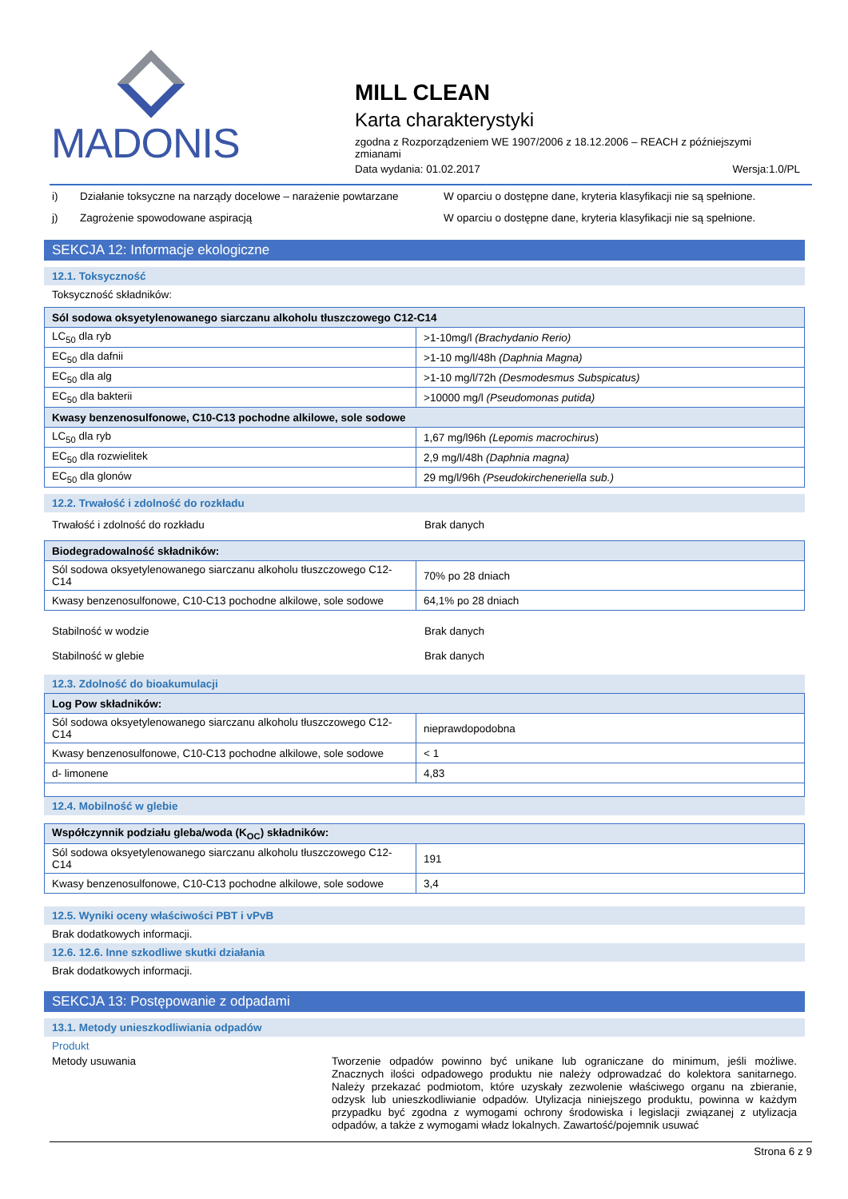MADONIS
MILL CLEAN
Karta charakterystyki
zgodna z Rozporządzeniem WE 1907/2006 z 18.12.2006 – REACH z późniejszymi zmianami
Data wydania: 01.02.2017 Wersja:1.0/PL
i) Działanie toksyczne na narządy docelowe – narażenie powtarzane W oparciu o dostępne dane, kryteria klasyfikacji nie są spełnione.
j) Zagrożenie spowodowane aspiracją W oparciu o dostępne dane, kryteria klasyfikacji nie są spełnione.
SEKCJA 12: Informacje ekologiczne
12.1. Toksyczność
Toksyczność składników:
| Sól sodowa oksyetylenowanego siarczanu alkoholu tłuszczowego C12-C14 | |
| LC<sub>50</sub> dla ryb | >1-10mg/l (Brachydanio Rerio) |
| EC<sub>50</sub> dla dafnii | >1-10 mg/l/48h (Daphnia Magna) |
| EC<sub>50</sub> dla alg | >1-10 mg/l/72h (Desmodesmus Subspicatus) |
| EC<sub>50</sub> dla bakterii | >10000 mg/l (Pseudomonas putida) |
| Kwasy benzenosulfonowe, C10-C13 pochodne alkilowe, sole sodowe | |
| LC<sub>50</sub> dla ryb | 1,67 mg/l96h (Lepomis macrochirus ) |
| EC<sub>50</sub> dla rozwielitek | 2,9 mg/l/48h (Daphnia magna) |
| EC<sub>50</sub> dla glonów | 29 mg/l/96h (Pseudokircheneriella sub.) |
12.2. Trwałość i zdolność do rozkładu
Trwałość i zdolność do rozkładu Brak danych
| Biodegradowalność składników: | |
| Sól sodowa oksyetylenowanego siarczanu alkoholu tłuszczowego C12-C14 | 70% po 28 dniach |
| Kwasy benzenosulfonowe, C10-C13 pochodne alkilowe, sole sodowe | 64,1% po 28 dniach |
Stabilność w wodzie Brak danych
Stabilność w glebie Brak danych
12.3. Zdolność do bioakumulacji
| Log Pow składników: | |
| Sól sodowa oksyetylenowanego siarczanu alkoholu tłuszczowego C12-C14 | nieprawdopodobna |
| Kwasy benzenosulfonowe, C10-C13 pochodne alkilowe, sole sodowe | < 1 |
| d- limonene | 4,83 |
12.4. Mobilność w glebie
| Współczynnik podziału gleba/woda (K<sub>OC</sub>) składników: | |
| Sól sodowa oksyetylenowanego siarczanu alkoholu tłuszczowego C12-C14 | 191 |
| Kwasy benzenosulfonowe, C10-C13 pochodne alkilowe, sole sodowe | 3,4 |
12.5. Wyniki oceny właściwości PBT i vPvB
Brak dodatkowych informacji.
12.6. 12.6. Inne szkodliwe skutki działania
Brak dodatkowych informacji.
SEKCJA 13: Postępowanie z odpadami
13.1. Metody unieszkodliwiania odpadów
Produkt
Metody usuwania Tworzenie odpadów powinno być unikane lub ograniczane do minimum, jeśli możliwe. Znacznych ilości odpadowego produktu nie należy odprowadzać do kolektora sanitarnego. Należy przekazać podmiotom, które uzyskały zezwolenie właściwego organu na zbieranie, odzysk lub unieszkodliwianie odpadów. Utylizacja niniejszego produktu, powinna w każdym przypadku być zgodna z wymogami ochrony środowiska i legislacji związanej z utylizacja odpadów, a także z wymogami władz lokalnych. Zawartość/pojemnik usuwać
Strona 6 z 9